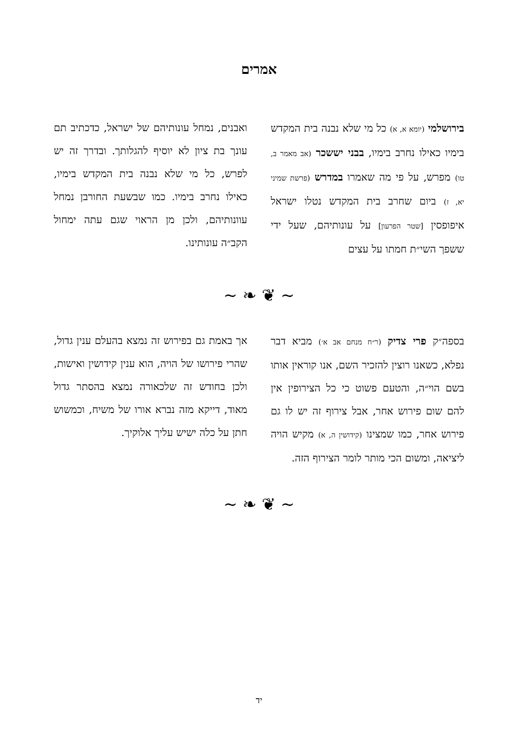אמרים
בירושלמי (יומא א, א) כל מי שלא נבנה בית המקדש בימיו כאילו נחרב בימיו, בבני יששכר (אב מאמר ב, טו) מפרש, על פי מה שאמרו במדרש (פרשת שמיני יא, ז) ביום שחרב בית המקדש נטלו ישראל איפופסין [שטר הפרעון] על עונותיהם, שעל ידי ששפך השי״ת חמתו על עצים
ואבנים, נמחל עונותיהם של ישראל, כדכתיב תם עונך בת ציון לא יוסיף להגלותך. ובדרך זה יש לפרש, כל מי שלא נבנה בית המקדש בימיו, כאילו נחרב בימיו. כמו שבשעת החורבן נמחל עוונותיהם, ולכן מן הראוי שגם עתה ימחול הקב״ה עונותינו.
~ ❦ ❧ ~
בספה״ק פרי צדיק (ר״ח מנחם אב א׳) מביא דבר נפלא, כשאנו רוצין להזכיר השם, אנו קוראין אותו בשם הוי״ה, והטעם פשוט כי כל הצירופין אין להם שום פירוש אחר, אבל צירוף זה יש לו גם פירוש אחר, כמו שמצינו (קידושין ה, א) מקיש הויה ליציאה, ומשום הכי מותר לומר הצירוף הזה.
אך באמת גם בפירוש זה נמצא בהעלם ענין גדול, שהרי פירושו של הויה, הוא ענין קידושין ואישות, ולכן בחודש זה שלכאורה נמצא בהסתר גדול מאוד, דייקא מזה נברא אורו של משיח, וכמשוש חתן על כלה ישיש עליך אלוקיך.
~ ❦ ❧ ~
יד